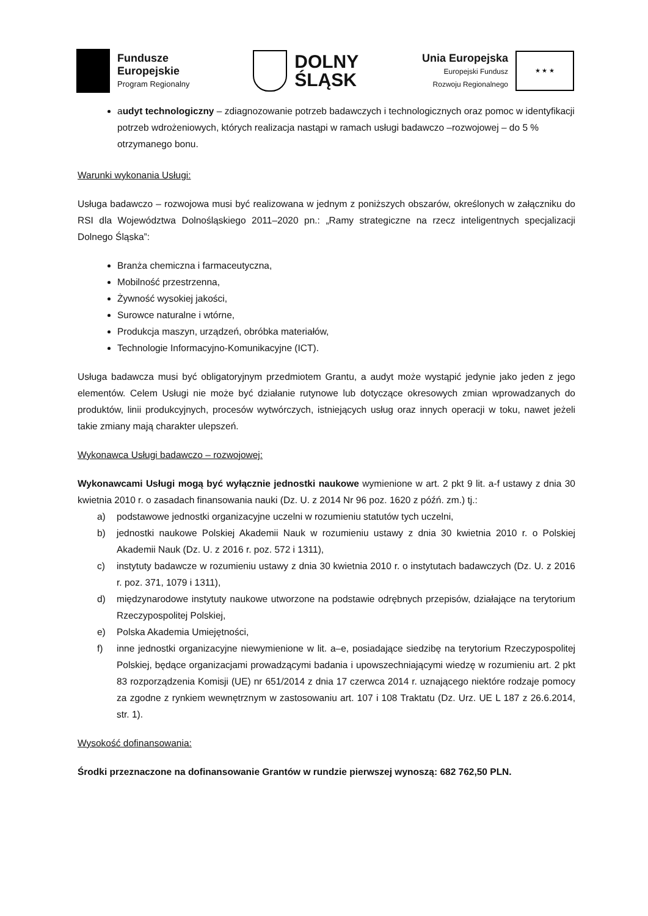Fundusze
Europejskie
Program Regionalny
DOLNY
ŚLĄSK
Unia Europejska
Europejski Fundusz
Rozwoju Regionalnego
★ ★ ★
audyt technologiczny – zdiagnozowanie potrzeb badawczych i technologicznych oraz pomoc w identyfikacji potrzeb wdrożeniowych, których realizacja nastąpi w ramach usługi badawczo –rozwojowej – do 5 % otrzymanego bonu.
Warunki wykonania Usługi:
Usługa badawczo – rozwojowa musi być realizowana w jednym z poniższych obszarów, określonych w załączniku do RSI dla Województwa Dolnośląskiego 2011–2020 pn.: „Ramy strategiczne na rzecz inteligentnych specjalizacji Dolnego Śląska”:
Branża chemiczna i farmaceutyczna,
Mobilność przestrzenna,
Żywność wysokiej jakości,
Surowce naturalne i wtórne,
Produkcja maszyn, urządzeń, obróbka materiałów,
Technologie Informacyjno-Komunikacyjne (ICT).
Usługa badawcza musi być obligatoryjnym przedmiotem Grantu, a audyt może wystąpić jedynie jako jeden z jego elementów. Celem Usługi nie może być działanie rutynowe lub dotyczące okresowych zmian wprowadzanych do produktów, linii produkcyjnych, procesów wytwórczych, istniejących usług oraz innych operacji w toku, nawet jeżeli takie zmiany mają charakter ulepszeń.
Wykonawca Usługi badawczo – rozwojowej:
Wykonawcami Usługi mogą być wyłącznie jednostki naukowe wymienione w art. 2 pkt 9 lit. a-f ustawy z dnia 30 kwietnia 2010 r. o zasadach finansowania nauki (Dz. U. z 2014 Nr 96 poz. 1620 z późń. zm.) tj.:
a) podstawowe jednostki organizacyjne uczelni w rozumieniu statutów tych uczelni,
b) jednostki naukowe Polskiej Akademii Nauk w rozumieniu ustawy z dnia 30 kwietnia 2010 r. o Polskiej Akademii Nauk (Dz. U. z 2016 r. poz. 572 i 1311),
c) instytuty badawcze w rozumieniu ustawy z dnia 30 kwietnia 2010 r. o instytutach badawczych (Dz. U. z 2016 r. poz. 371, 1079 i 1311),
d) międzynarodowe instytuty naukowe utworzone na podstawie odrębnych przepisów, działające na terytorium Rzeczypospolitej Polskiej,
e) Polska Akademia Umiejętności,
f) inne jednostki organizacyjne niewymienione w lit. a–e, posiadające siedzibę na terytorium Rzeczypospolitej Polskiej, będące organizacjami prowadzącymi badania i upowszechniającymi wiedzę w rozumieniu art. 2 pkt 83 rozporządzenia Komisji (UE) nr 651/2014 z dnia 17 czerwca 2014 r. uznającego niektóre rodzaje pomocy za zgodne z rynkiem wewnętrznym w zastosowaniu art. 107 i 108 Traktatu (Dz. Urz. UE L 187 z 26.6.2014, str. 1).
Wysokość dofinansowania:
Środki przeznaczone na dofinansowanie Grantów w rundzie pierwszej wynoszą: 682 762,50 PLN.